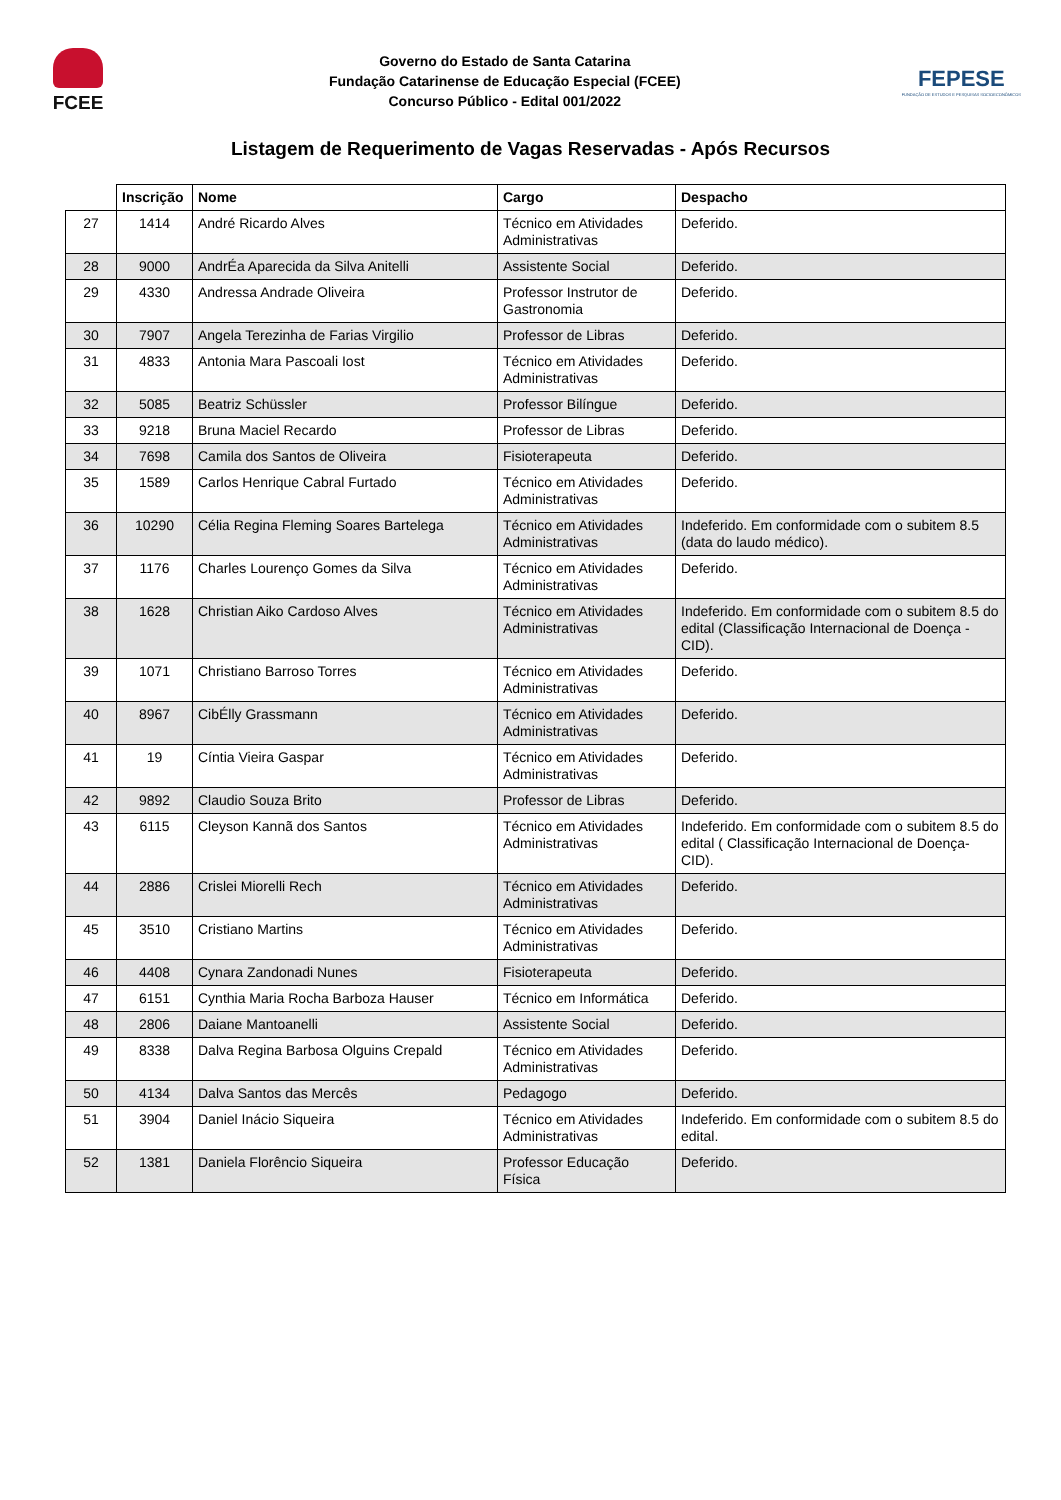FCEE
Governo do Estado de Santa Catarina
Fundação Catarinense de Educação Especial (FCEE)
Concurso Público - Edital 001/2022
FEPESE
FUNDAÇÃO DE ESTUDOS E PESQUISAS SOCIOECONÔMICOS
Listagem de Requerimento de Vagas Reservadas - Após Recursos
| | Inscrição | Nome | Cargo | Despacho |
| --- | --- | --- | --- | --- |
| 27 | 1414 | André Ricardo Alves | Técnico em Atividades Administrativas | Deferido. |
| 28 | 9000 | AndrÉa Aparecida da Silva Anitelli | Assistente Social | Deferido. |
| 29 | 4330 | Andressa Andrade Oliveira | Professor Instrutor de Gastronomia | Deferido. |
| 30 | 7907 | Angela Terezinha de Farias Virgilio | Professor de Libras | Deferido. |
| 31 | 4833 | Antonia Mara Pascoali Iost | Técnico em Atividades Administrativas | Deferido. |
| 32 | 5085 | Beatriz Schüssler | Professor Bilíngue | Deferido. |
| 33 | 9218 | Bruna Maciel Recardo | Professor de Libras | Deferido. |
| 34 | 7698 | Camila dos Santos de Oliveira | Fisioterapeuta | Deferido. |
| 35 | 1589 | Carlos Henrique Cabral Furtado | Técnico em Atividades Administrativas | Deferido. |
| 36 | 10290 | Célia Regina Fleming Soares Bartelega | Técnico em Atividades Administrativas | Indeferido. Em conformidade com o subitem 8.5 (data do laudo médico). |
| 37 | 1176 | Charles Lourenço Gomes da Silva | Técnico em Atividades Administrativas | Deferido. |
| 38 | 1628 | Christian Aiko Cardoso Alves | Técnico em Atividades Administrativas | Indeferido. Em conformidade com o subitem 8.5 do edital (Classificação Internacional de Doença - CID). |
| 39 | 1071 | Christiano Barroso Torres | Técnico em Atividades Administrativas | Deferido. |
| 40 | 8967 | CibÉlly Grassmann | Técnico em Atividades Administrativas | Deferido. |
| 41 | 19 | Cíntia Vieira Gaspar | Técnico em Atividades Administrativas | Deferido. |
| 42 | 9892 | Claudio Souza Brito | Professor de Libras | Deferido. |
| 43 | 6115 | Cleyson Kannã dos Santos | Técnico em Atividades Administrativas | Indeferido. Em conformidade com o subitem 8.5 do edital ( Classificação Internacional de Doença- CID). |
| 44 | 2886 | Crislei Miorelli Rech | Técnico em Atividades Administrativas | Deferido. |
| 45 | 3510 | Cristiano Martins | Técnico em Atividades Administrativas | Deferido. |
| 46 | 4408 | Cynara Zandonadi Nunes | Fisioterapeuta | Deferido. |
| 47 | 6151 | Cynthia Maria Rocha Barboza Hauser | Técnico em Informática | Deferido. |
| 48 | 2806 | Daiane Mantoanelli | Assistente Social | Deferido. |
| 49 | 8338 | Dalva Regina Barbosa Olguins Crepald | Técnico em Atividades Administrativas | Deferido. |
| 50 | 4134 | Dalva Santos das Mercês | Pedagogo | Deferido. |
| 51 | 3904 | Daniel Inácio Siqueira | Técnico em Atividades Administrativas | Indeferido. Em conformidade com o subitem 8.5 do edital. |
| 52 | 1381 | Daniela Florêncio Siqueira | Professor Educação Física | Deferido. |